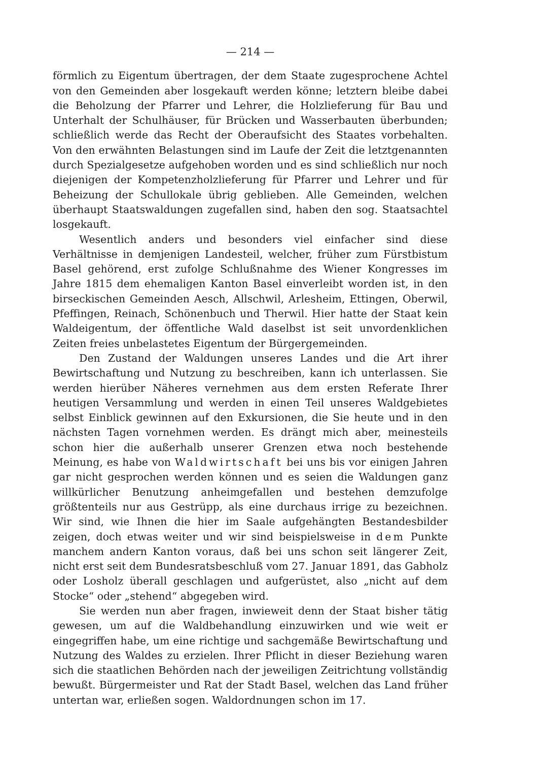— 214 —
förmlich zu Eigentum übertragen, der dem Staate zugesprochene Achtel von den Gemeinden aber losgekauft werden könne; letztern bleibe dabei die Beholzung der Pfarrer und Lehrer, die Holzlieferung für Bau und Unterhalt der Schulhäuser, für Brücken und Wasserbauten überbunden; schließlich werde das Recht der Oberaufsicht des Staates vorbehalten. Von den erwähnten Belastungen sind im Laufe der Zeit die letztgenannten durch Spezialgesetze aufgehoben worden und es sind schließlich nur noch diejenigen der Kompetenzholzlieferung für Pfarrer und Lehrer und für Beheizung der Schullokale übrig geblieben. Alle Gemeinden, welchen überhaupt Staatswaldungen zugefallen sind, haben den sog. Staatsachtel losgekauft.
Wesentlich anders und besonders viel einfacher sind diese Verhältnisse in demjenigen Landesteil, welcher, früher zum Fürstbistum Basel gehörend, erst zufolge Schlußnahme des Wiener Kongresses im Jahre 1815 dem ehemaligen Kanton Basel einverleibt worden ist, in den birseckischen Gemeinden Aesch, Allschwil, Arlesheim, Ettingen, Oberwil, Pfeffingen, Reinach, Schönenbuch und Therwil. Hier hatte der Staat kein Waldeigentum, der öffentliche Wald daselbst ist seit unvordenklichen Zeiten freies unbelastetes Eigentum der Bürgergemeinden.
Den Zustand der Waldungen unseres Landes und die Art ihrer Bewirtschaftung und Nutzung zu beschreiben, kann ich unterlassen. Sie werden hierüber Näheres vernehmen aus dem ersten Referate Ihrer heutigen Versammlung und werden in einen Teil unseres Waldgebietes selbst Einblick gewinnen auf den Exkursionen, die Sie heute und in den nächsten Tagen vornehmen werden. Es drängt mich aber, meinesteils schon hier die außerhalb unserer Grenzen etwa noch bestehende Meinung, es habe von Waldwirtschaft bei uns bis vor einigen Jahren gar nicht gesprochen werden können und es seien die Waldungen ganz willkürlicher Benutzung anheimgefallen und bestehen demzufolge größtenteils nur aus Gestrüpp, als eine durchaus irrige zu bezeichnen. Wir sind, wie Ihnen die hier im Saale aufgehängten Bestandesbilder zeigen, doch etwas weiter und wir sind beispielsweise in dem Punkte manchem andern Kanton voraus, daß bei uns schon seit längerer Zeit, nicht erst seit dem Bundesratsbeschluß vom 27. Januar 1891, das Gabholz oder Losholz überall geschlagen und aufgerüstet, also „nicht auf dem Stocke“ oder „stehend“ abgegeben wird.
Sie werden nun aber fragen, inwieweit denn der Staat bisher tätig gewesen, um auf die Waldbehandlung einzuwirken und wie weit er eingegriffen habe, um eine richtige und sachgemäße Bewirtschaftung und Nutzung des Waldes zu erzielen. Ihrer Pflicht in dieser Beziehung waren sich die staatlichen Behörden nach der jeweiligen Zeitrichtung vollständig bewußt. Bürgermeister und Rat der Stadt Basel, welchen das Land früher untertan war, erließen sogen. Waldordnungen schon im 17.